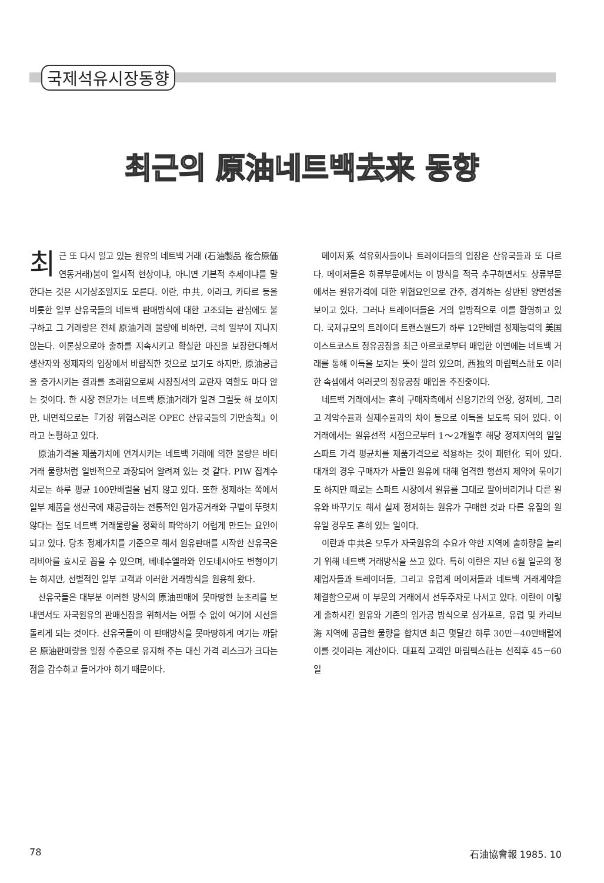국제석유시장동향
최근의 原油네트백去来 동향
최근 또 다시 일고 있는 원유의 네트백 거래 (石油製品 複合原価 연동거래)붐이 일시적 현상이냐, 아니면 기본적 추세이냐를 말한다는 것은 시기상조일지도 모른다. 이란, 中共, 이라크, 카타르 등을 비롯한 일부 산유국들의 네트백 판매방식에 대한 고조되는 관심에도 불구하고 그 거래량은 전체 原油거래 물량에 비하면, 극히 일부에 지나지 않는다. 이론상으로야 출하를 지속시키고 확실한 마진을 보장한다해서 생산자와 정제자의 입장에서 바람직한 것으로 보기도 하지만, 原油공급을 증가시키는 결과를 초래함으로써 시장질서의 교란자 역할도 마다 않는 것이다. 한 시장 전문가는 네트백 原油거래가 일견 그럴듯 해 보이지만, 내면적으로는『가장 위험스러운 OPEC 산유국들의 기만술책』이라고 논평하고 있다.
原油가격을 제품가치에 연계시키는 네트백 거래에 의한 물량은 바터거래 물량처럼 일반적으로 과장되어 알려져 있는 것 같다. PIW 집계수치로는 하루 평균 100만배럴을 넘지 않고 있다. 또한 정제하는 쪽에서 일부 제품을 생산국에 재공급하는 전통적인 임가공거래와 구별이 뚜렷치 않다는 점도 네트백 거래물량을 정확히 파악하기 어렵게 만드는 요인이 되고 있다. 당초 정제가치를 기준으로 해서 원유판매를 시작한 산유국은 리비아를 효시로 꼽을 수 있으며, 베네수엘라와 인도네시아도 변형이기는 하지만, 선별적인 일부 고객과 이러한 거래방식을 원용해 왔다.
산유국들은 대부분 이러한 방식의 原油판매에 못마땅한 눈초리를 보내면서도 자국원유의 판매신장을 위해서는 어쩔 수 없이 여기에 시선을 돌리게 되는 것이다. 산유국들이 이 판매방식을 못마땅하게 여기는 까닭은 原油판매량을 일정 수준으로 유지해 주는 대신 가격 리스크가 크다는 점을 감수하고 들어가야 하기 때문이다.
메이저系 석유회사들이나 트레이더들의 입장은 산유국들과 또 다르다. 메이저들은 하류부문에서는 이 방식을 적극 추구하면서도 상류부문에서는 원유가격에 대한 위협요인으로 간주, 경계하는 상반된 양면성을 보이고 있다. 그러나 트레이더들은 거의 일방적으로 이를 환영하고 있다. 국제규모의 트레이더 트랜스월드가 하루 12만배럴 정제능력의 美国 이스트코스트 정유공장을 최근 아르코로부터 매입한 이면에는 네트백 거래를 통해 이득을 보자는 뜻이 깔려 있으며, 西独의 마림펙스社도 이러한 속셈에서 여러곳의 정유공장 매입을 추진중이다.
네트백 거래에서는 흔히 구매자측에서 신용기간의 연장, 정제비, 그리고 계약수율과 실제수율과의 차이 등으로 이득을 보도록 되어 있다. 이 거래에서는 원유선적 시점으로부터 1～2개월후 해당 정제지역의 일일 스파트 가격 평균치를 제품가격으로 적용하는 것이 패턴化 되어 있다. 대개의 경우 구매자가 사들인 원유에 대해 엄격한 행선지 제약에 묶이기도 하지만 때로는 스파트 시장에서 원유를 그대로 팔아버리거나 다른 원유와 바꾸기도 해서 실제 정제하는 원유가 구매한 것과 다른 유질의 원유일 경우도 흔히 있는 일이다.
이란과 中共은 모두가 자국원유의 수요가 약한 지역에 출하량을 늘리기 위해 네트백 거래방식을 쓰고 있다. 특히 이란은 지난 6월 일군의 정제업자들과 트레이더들, 그리고 유럽계 메이저들과 네트백 거래계약을 체결함으로써 이 부문의 거래에서 선두주자로 나서고 있다. 이란이 이렇게 출하시킨 원유와 기존의 임가공 방식으로 싱가포르, 유럽 및 카리브海 지역에 공급한 물량을 합치면 최근 몇달간 하루 30만－40만배럴에 이를 것이라는 계산이다. 대표적 고객인 마림펙스社는 선적후 45－60일
78 石油協會報 1985. 10